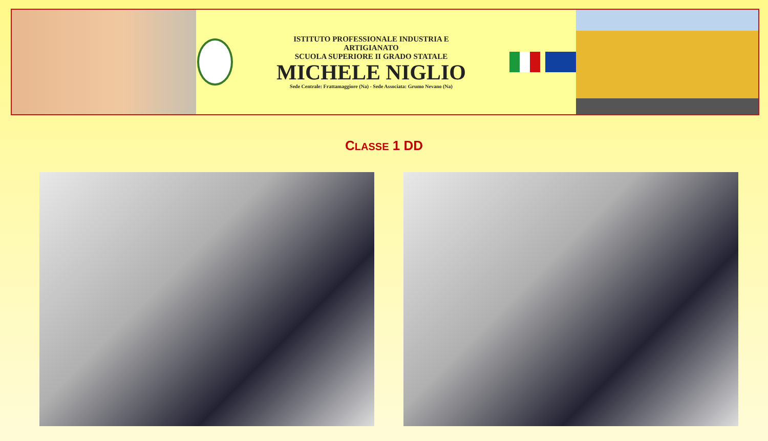ISTITUTO PROFESSIONALE INDUSTRIA E ARTIGIANATO
SCUOLA SUPERIORE II GRADO STATALE
MICHELE NIGLIO
Sede Centrale: Frattamaggiore (Na) - Sede Associata: Grumo Nevano (Na)
CLASSE 1 DD